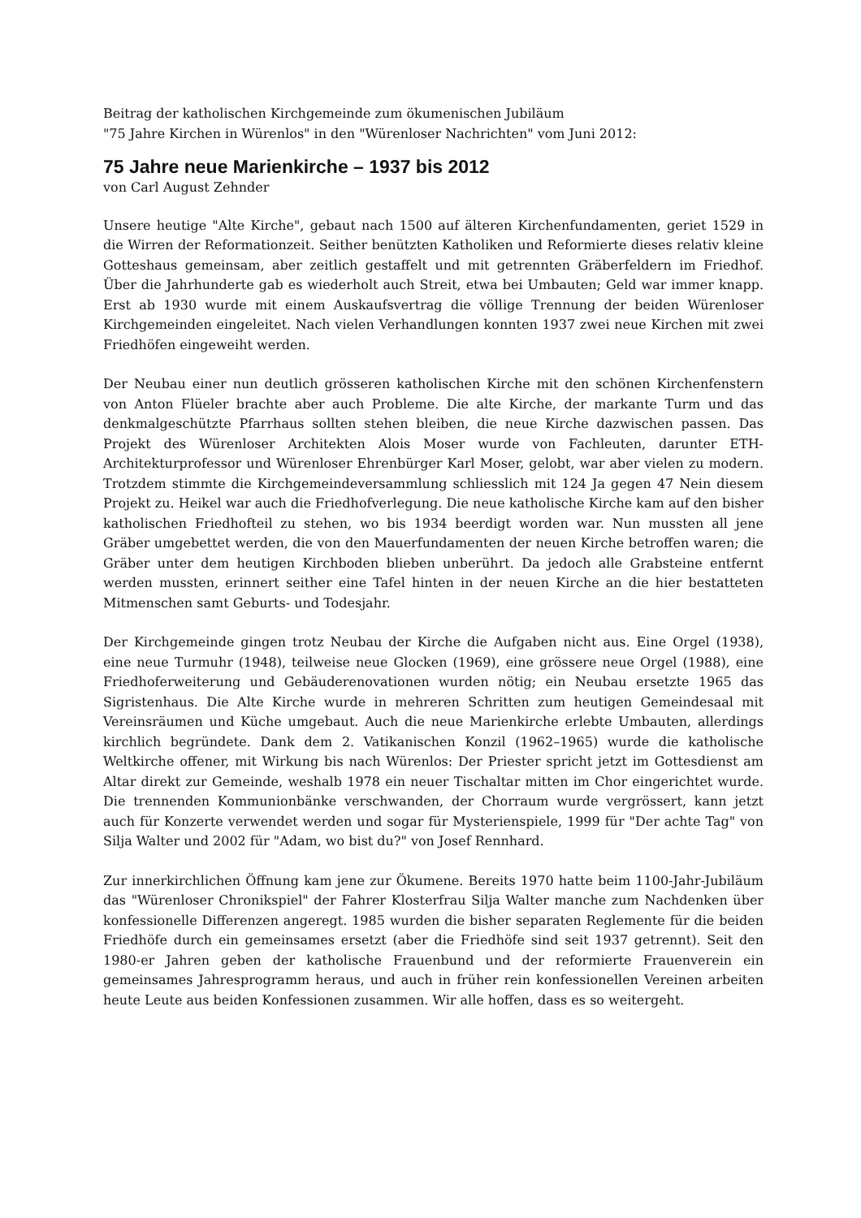Beitrag der katholischen Kirchgemeinde zum ökumenischen Jubiläum
"75 Jahre Kirchen in Würenlos" in den "Würenloser Nachrichten" vom Juni 2012:
75 Jahre neue Marienkirche – 1937 bis 2012
von Carl August Zehnder
Unsere heutige "Alte Kirche", gebaut nach 1500 auf älteren Kirchenfundamenten, geriet 1529 in die Wirren der Reformationzeit. Seither benützten Katholiken und Reformierte dieses relativ kleine Gotteshaus gemeinsam, aber zeitlich gestaffelt und mit getrennten Gräberfeldern im Friedhof. Über die Jahrhunderte gab es wiederholt auch Streit, etwa bei Umbauten; Geld war immer knapp. Erst ab 1930 wurde mit einem Auskaufsvertrag die völlige Trennung der beiden Würenloser Kirchgemeinden eingeleitet. Nach vielen Verhandlungen konnten 1937 zwei neue Kirchen mit zwei Friedhöfen eingeweiht werden.
Der Neubau einer nun deutlich grösseren katholischen Kirche mit den schönen Kirchenfenstern von Anton Flüeler brachte aber auch Probleme. Die alte Kirche, der markante Turm und das denkmalgeschützte Pfarrhaus sollten stehen bleiben, die neue Kirche dazwischen passen. Das Projekt des Würenloser Architekten Alois Moser wurde von Fachleuten, darunter ETH-Architekturprofessor und Würenloser Ehrenbürger Karl Moser, gelobt, war aber vielen zu modern. Trotzdem stimmte die Kirchgemeindeversammlung schliesslich mit 124 Ja gegen 47 Nein diesem Projekt zu. Heikel war auch die Friedhofverlegung. Die neue katholische Kirche kam auf den bisher katholischen Friedhofteil zu stehen, wo bis 1934 beerdigt worden war. Nun mussten all jene Gräber umgebettet werden, die von den Mauerfundamenten der neuen Kirche betroffen waren; die Gräber unter dem heutigen Kirchboden blieben unberührt. Da jedoch alle Grabsteine entfernt werden mussten, erinnert seither eine Tafel hinten in der neuen Kirche an die hier bestatteten Mitmenschen samt Geburts- und Todesjahr.
Der Kirchgemeinde gingen trotz Neubau der Kirche die Aufgaben nicht aus. Eine Orgel (1938), eine neue Turmuhr (1948), teilweise neue Glocken (1969), eine grössere neue Orgel (1988), eine Friedhoferweiterung und Gebäuderenovationen wurden nötig; ein Neubau ersetzte 1965 das Sigristenhaus. Die Alte Kirche wurde in mehreren Schritten zum heutigen Gemeindesaal mit Vereinsräumen und Küche umgebaut. Auch die neue Marienkirche erlebte Umbauten, allerdings kirchlich begründete. Dank dem 2. Vatikanischen Konzil (1962–1965) wurde die katholische Weltkirche offener, mit Wirkung bis nach Würenlos: Der Priester spricht jetzt im Gottesdienst am Altar direkt zur Gemeinde, weshalb 1978 ein neuer Tischaltar mitten im Chor eingerichtet wurde. Die trennenden Kommunionbänke verschwanden, der Chorraum wurde vergrössert, kann jetzt auch für Konzerte verwendet werden und sogar für Mysterienspiele, 1999 für "Der achte Tag" von Silja Walter und 2002 für "Adam, wo bist du?" von Josef Rennhard.
Zur innerkirchlichen Öffnung kam jene zur Ökumene. Bereits 1970 hatte beim 1100-Jahr-Jubiläum das "Würenloser Chronikspiel" der Fahrer Klosterfrau Silja Walter manche zum Nachdenken über konfessionelle Differenzen angeregt. 1985 wurden die bisher separaten Reglemente für die beiden Friedhöfe durch ein gemeinsames ersetzt (aber die Friedhöfe sind seit 1937 getrennt). Seit den 1980-er Jahren geben der katholische Frauenbund und der reformierte Frauenverein ein gemeinsames Jahresprogramm heraus, und auch in früher rein konfessionellen Vereinen arbeiten heute Leute aus beiden Konfessionen zusammen. Wir alle hoffen, dass es so weitergeht.